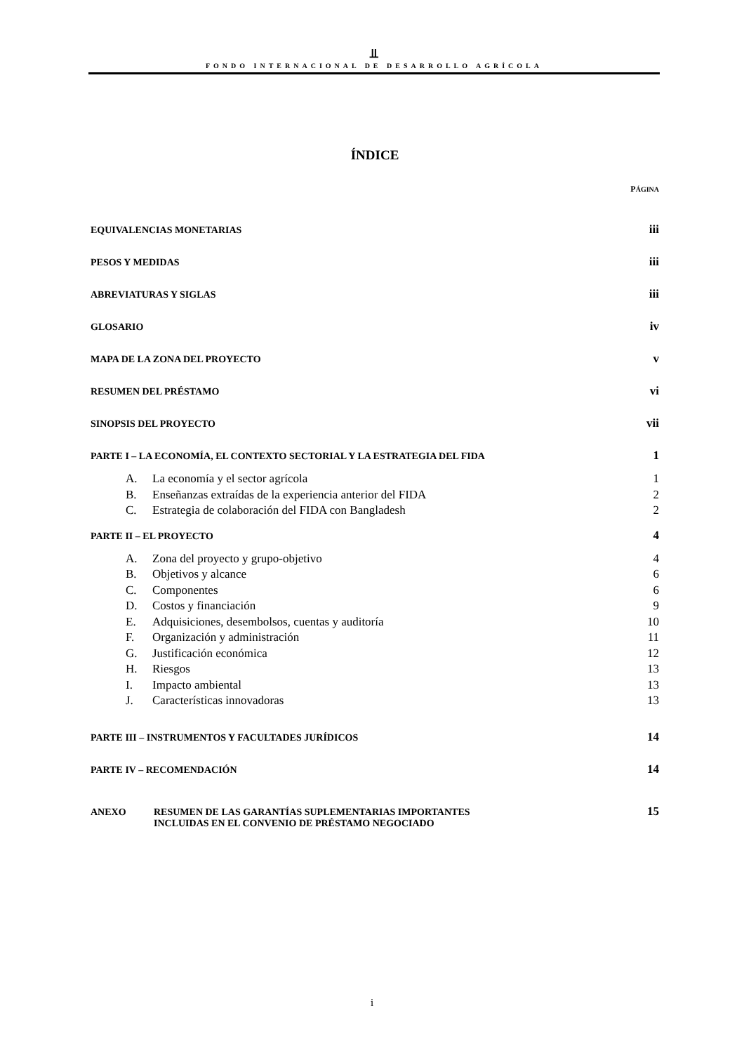⫫
FONDO INTERNACIONAL DE DESARROLLO AGRÍCOLA
ÍNDICE
PÁGINA
EQUIVALENCIAS MONETARIAS iii
PESOS Y MEDIDAS iii
ABREVIATURAS Y SIGLAS iii
GLOSARIO iv
MAPA DE LA ZONA DEL PROYECTO v
RESUMEN DEL PRÉSTAMO vi
SINOPSIS DEL PROYECTO vii
PARTE I – LA ECONOMÍA, EL CONTEXTO SECTORIAL Y LA ESTRATEGIA DEL FIDA 1
A. La economía y el sector agrícola 1
B. Enseñanzas extraídas de la experiencia anterior del FIDA 2
C. Estrategia de colaboración del FIDA con Bangladesh 2
PARTE II – EL PROYECTO 4
A. Zona del proyecto y grupo-objetivo 4
B. Objetivos y alcance 6
C. Componentes 6
D. Costos y financiación 9
E. Adquisiciones, desembolsos, cuentas y auditoría 10
F. Organización y administración 11
G. Justificación económica 12
H. Riesgos 13
I. Impacto ambiental 13
J. Características innovadoras 13
PARTE III – INSTRUMENTOS Y FACULTADES JURÍDICOS 14
PARTE IV – RECOMENDACIÓN 14
ANEXO RESUMEN DE LAS GARANTÍAS SUPLEMENTARIAS IMPORTANTES
INCLUIDAS EN EL CONVENIO DE PRÉSTAMO NEGOCIADO 15
i